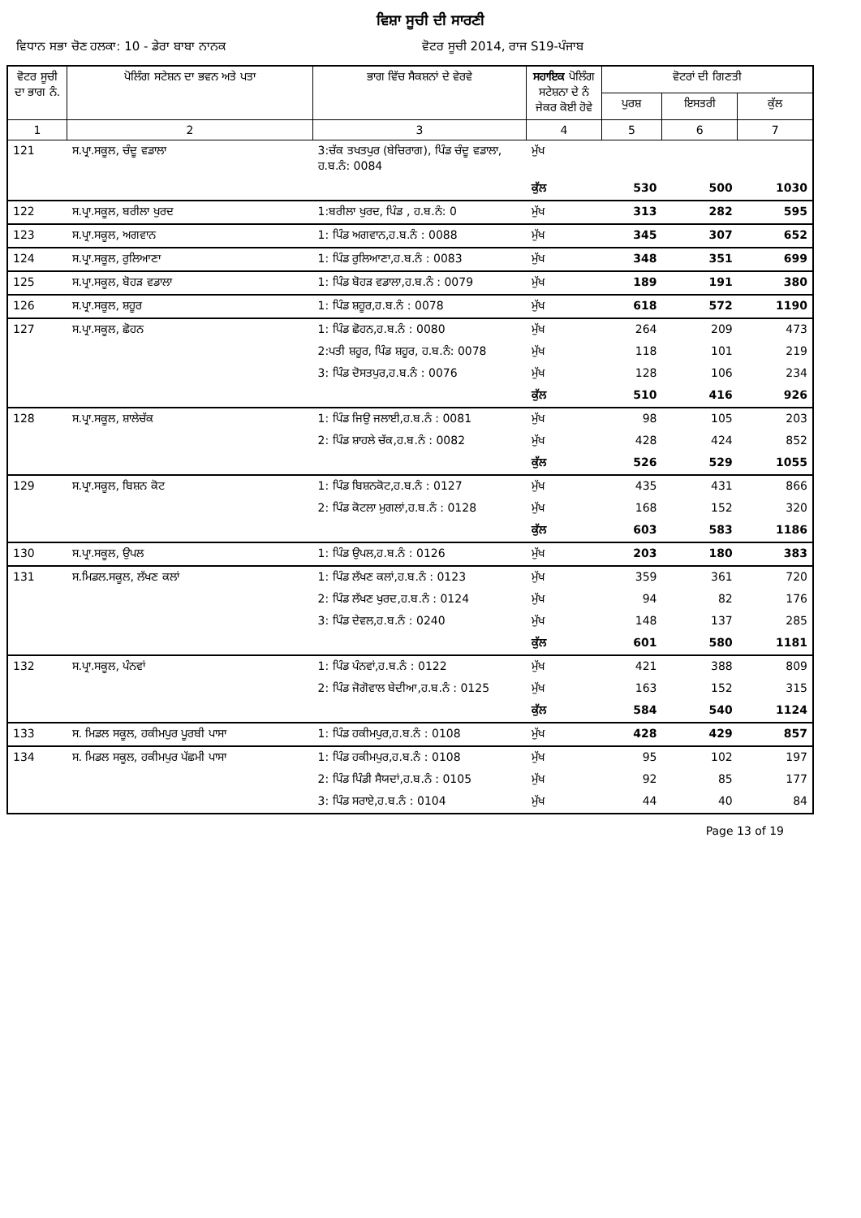ਵਿਸ਼ਾ ਸੂਚੀ ਦੀ ਸਾਰਣੀ
ਵਿਧਾਨ ਸਭਾ ਚੋਣ ਹਲਕਾ: 10 - ਡੇਰਾ ਬਾਬਾ ਨਾਨਕ ਵੋਟਰ ਸੂਚੀ 2014, ਰਾਜ S19-ਪੰਜਾਬ
| ਵੋਟਰ ਸੂਚੀ ਦਾ ਭਾਗ ਨੰ. | ਪੋਲਿੰਗ ਸਟੇਸ਼ਨ ਦਾ ਭਵਨ ਅਤੇ ਪਤਾ | ਭਾਗ ਵਿੱਚ ਸੈਕਸ਼ਨਾਂ ਦੇ ਵੇਰਵੇ | ਸਹਾਇਕ ਪੋਲਿੰਗ ਸਟੇਸ਼ਨਾ ਦੇ ਨੰ ਜੇਕਰ ਕੋਈ ਹੋਵੇ | ਵੋਟਰਾਂ ਦੀ ਗਿਣਤੀ | | |
| --- | --- | --- | --- | --- | --- | --- |
| | | | | ਪੁਰਸ਼ | ਇਸਤਰੀ | ਕੁੱਲ |
| 1 | 2 | 3 | 4 | 5 | 6 | 7 |
| 121 | ਸ.ਪ੍ਰਾ.ਸਕੂਲ, ਚੰਦੂ ਵਡਾਲਾ | 3:ਚੱਕ ਤਖਤਪੁਰ (ਬੇਚਿਰਾਗ), ਪਿੰਡ ਚੰਦੂ ਵਡਾਲਾ, ਹ.ਬ.ਨੰ: 0084 | ਮੁੱਖ | | | |
| | | | ਕੁੱਲ | 530 | 500 | 1030 |
| 122 | ਸ.ਪ੍ਰਾ.ਸਕੂਲ, ਬਰੀਲਾ ਖੁਰਦ | 1:ਬਰੀਲਾ ਖੁਰਦ, ਪਿੰਡ , ਹ.ਬ.ਨੰ: 0 | ਮੁੱਖ | 313 | 282 | 595 |
| 123 | ਸ.ਪ੍ਰਾ.ਸਕੂਲ, ਅਗਵਾਨ | 1: ਪਿੰਡ ਅਗਵਾਨ,ਹ.ਬ.ਨੰ : 0088 | ਮੁੱਖ | 345 | 307 | 652 |
| 124 | ਸ.ਪ੍ਰਾ.ਸਕੂਲ, ਰੁਲਿਆਣਾ | 1: ਪਿੰਡ ਰੁਲਿਆਣਾ,ਹ.ਬ.ਨੰ : 0083 | ਮੁੱਖ | 348 | 351 | 699 |
| 125 | ਸ.ਪ੍ਰਾ.ਸਕੂਲ, ਬੋਹੜ ਵਡਾਲਾ | 1: ਪਿੰਡ ਬੋਹੜ ਵਡਾਲਾ,ਹ.ਬ.ਨੰ : 0079 | ਮੁੱਖ | 189 | 191 | 380 |
| 126 | ਸ.ਪ੍ਰਾ.ਸਕੂਲ, ਸ਼ਹੂਰ | 1: ਪਿੰਡ ਸ਼ਹੂਰ,ਹ.ਬ.ਨੰ : 0078 | ਮੁੱਖ | 618 | 572 | 1190 |
| 127 | ਸ.ਪ੍ਰਾ.ਸਕੂਲ, ਛੋਹਨ | 1: ਪਿੰਡ ਛੋਹਨ,ਹ.ਬ.ਨੰ : 0080 | ਮੁੱਖ | 264 | 209 | 473 |
| | | 2:ਪਤੀ ਸ਼ਹੂਰ, ਪਿੰਡ ਸ਼ਹੂਰ, ਹ.ਬ.ਨੰ: 0078 | ਮੁੱਖ | 118 | 101 | 219 |
| | | 3: ਪਿੰਡ ਦੋਸਤਪੁਰ,ਹ.ਬ.ਨੰ : 0076 | ਮੁੱਖ | 128 | 106 | 234 |
| | | | ਕੁੱਲ | 510 | 416 | 926 |
| 128 | ਸ.ਪ੍ਰਾ.ਸਕੂਲ, ਸ਼ਾਲੇਚੱਕ | 1: ਪਿੰਡ ਜਿਉ ਜਲਾਈ,ਹ.ਬ.ਨੰ : 0081 | ਮੁੱਖ | 98 | 105 | 203 |
| | | 2: ਪਿੰਡ ਸ਼ਾਹਲੇ ਚੱਕ,ਹ.ਬ.ਨੰ : 0082 | ਮੁੱਖ | 428 | 424 | 852 |
| | | | ਕੁੱਲ | 526 | 529 | 1055 |
| 129 | ਸ.ਪ੍ਰਾ.ਸਕੂਲ, ਬਿਸ਼ਨ ਕੋਟ | 1: ਪਿੰਡ ਬਿਸ਼ਨਕੋਟ,ਹ.ਬ.ਨੰ : 0127 | ਮੁੱਖ | 435 | 431 | 866 |
| | | 2: ਪਿੰਡ ਕੋਟਲਾ ਮੁਗਲਾਂ,ਹ.ਬ.ਨੰ : 0128 | ਮੁੱਖ | 168 | 152 | 320 |
| | | | ਕੁੱਲ | 603 | 583 | 1186 |
| 130 | ਸ.ਪ੍ਰਾ.ਸਕੂਲ, ਉਪਲ | 1: ਪਿੰਡ ਉਪਲ,ਹ.ਬ.ਨੰ : 0126 | ਮੁੱਖ | 203 | 180 | 383 |
| 131 | ਸ.ਮਿਡਲ.ਸਕੂਲ, ਲੱਖਣ ਕਲਾਂ | 1: ਪਿੰਡ ਲੱਖਣ ਕਲਾਂ,ਹ.ਬ.ਨੰ : 0123 | ਮੁੱਖ | 359 | 361 | 720 |
| | | 2: ਪਿੰਡ ਲੱਖਣ ਖੁਰਦ,ਹ.ਬ.ਨੰ : 0124 | ਮੁੱਖ | 94 | 82 | 176 |
| | | 3: ਪਿੰਡ ਦੇਵਲ,ਹ.ਬ.ਨੰ : 0240 | ਮੁੱਖ | 148 | 137 | 285 |
| | | | ਕੁੱਲ | 601 | 580 | 1181 |
| 132 | ਸ.ਪ੍ਰਾ.ਸਕੂਲ, ਪੰਨਵਾਂ | 1: ਪਿੰਡ ਪੰਨਵਾਂ,ਹ.ਬ.ਨੰ : 0122 | ਮੁੱਖ | 421 | 388 | 809 |
| | | 2: ਪਿੰਡ ਜੋਗੋਵਾਲ ਬੇਦੀਆ,ਹ.ਬ.ਨੰ : 0125 | ਮੁੱਖ | 163 | 152 | 315 |
| | | | ਕੁੱਲ | 584 | 540 | 1124 |
| 133 | ਸ. ਮਿਡਲ ਸਕੂਲ, ਹਕੀਮਪੁਰ ਪੂਰਬੀ ਪਾਸਾ | 1: ਪਿੰਡ ਹਕੀਮਪੁਰ,ਹ.ਬ.ਨੰ : 0108 | ਮੁੱਖ | 428 | 429 | 857 |
| 134 | ਸ. ਮਿਡਲ ਸਕੂਲ, ਹਕੀਮਪੁਰ ਪੱਛਮੀ ਪਾਸਾ | 1: ਪਿੰਡ ਹਕੀਮਪੁਰ,ਹ.ਬ.ਨੰ : 0108 | ਮੁੱਖ | 95 | 102 | 197 |
| | | 2: ਪਿੰਡ ਪਿੰਡੀ ਸੈਯਦਾਂ,ਹ.ਬ.ਨੰ : 0105 | ਮੁੱਖ | 92 | 85 | 177 |
| | | 3: ਪਿੰਡ ਸਰਾਏ,ਹ.ਬ.ਨੰ : 0104 | ਮੁੱਖ | 44 | 40 | 84 |
Page 13 of 19